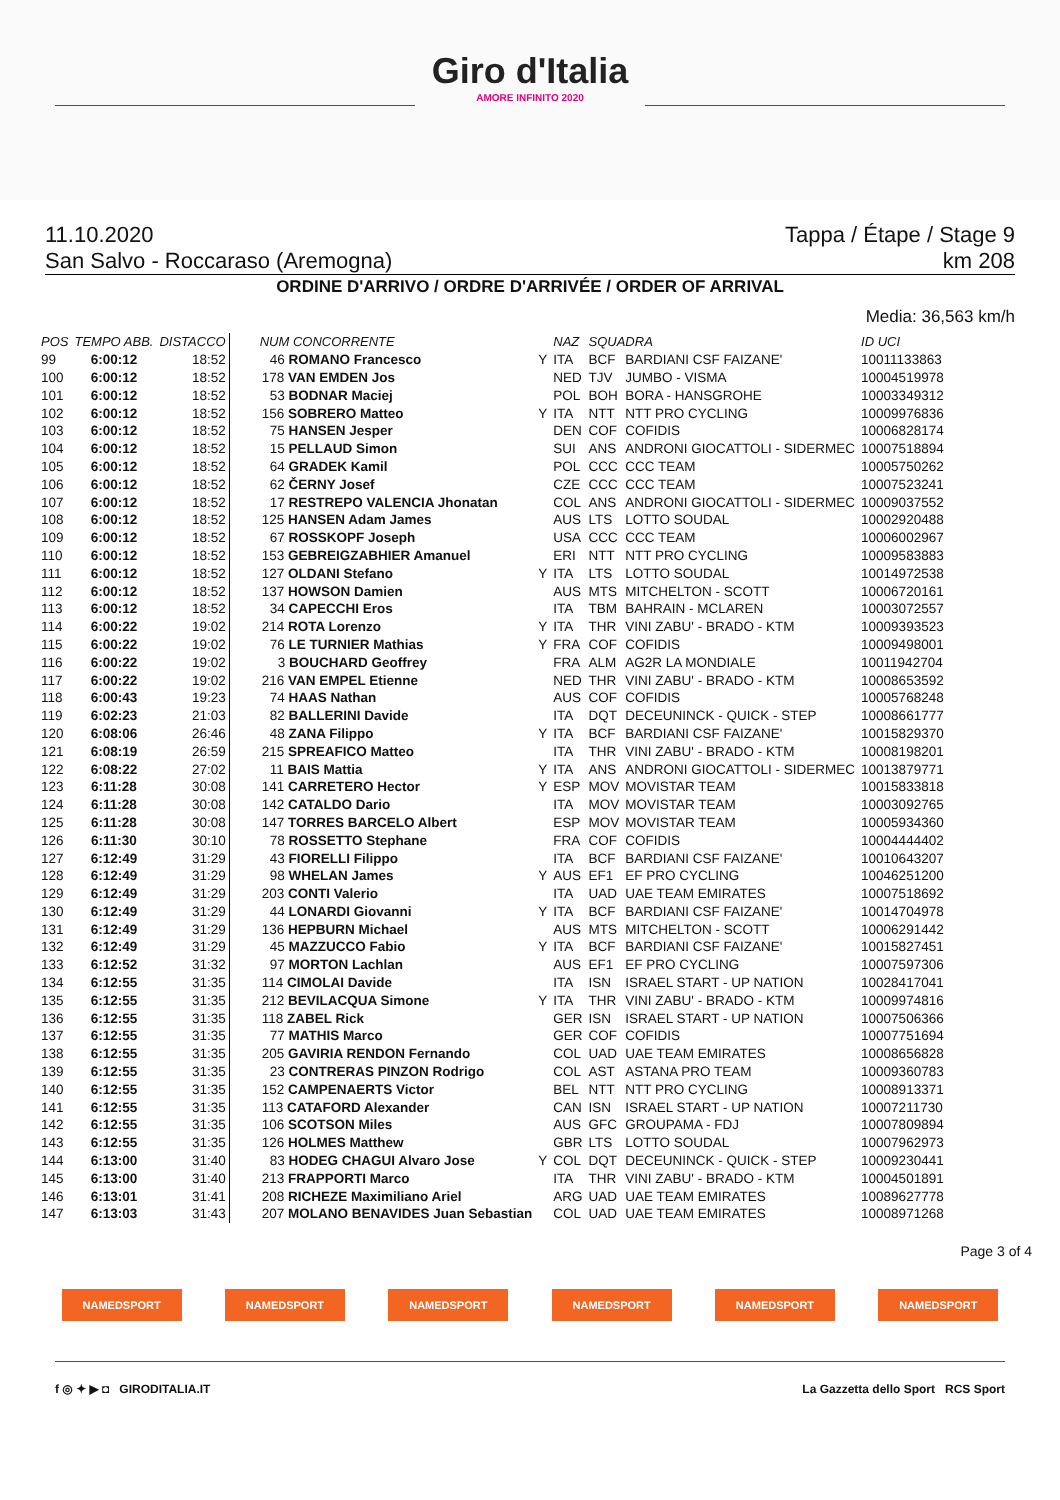Giro d'Italia
AMORE INFINITO 2020
11.10.2020 Tappa / Étape / Stage 9
San Salvo - Roccaraso (Aremogna) km 208
ORDINE D'ARRIVO / ORDRE D'ARRIVÉE / ORDER OF ARRIVAL
Media: 36,563 km/h
| POS | TEMPO ABB. | DISTACCO | NUM CONCORRENTE | | NAZ | SQUADRA | | ID UCI |
| --- | --- | --- | --- | --- | --- | --- | --- | --- |
| 99 | 6:00:12 | 18:52 | 46 ROMANO Francesco | Y | ITA | BCF | BARDIANI CSF FAIZANE' | 10011133863 |
| 100 | 6:00:12 | 18:52 | 178 VAN EMDEN Jos | | NED | TJV | JUMBO - VISMA | 10004519978 |
| 101 | 6:00:12 | 18:52 | 53 BODNAR Maciej | | POL | BOH | BORA - HANSGROHE | 10003349312 |
| 102 | 6:00:12 | 18:52 | 156 SOBRERO Matteo | Y | ITA | NTT | NTT PRO CYCLING | 10009976836 |
| 103 | 6:00:12 | 18:52 | 75 HANSEN Jesper | | DEN | COF | COFIDIS | 10006828174 |
| 104 | 6:00:12 | 18:52 | 15 PELLAUD Simon | | SUI | ANS | ANDRONI GIOCATTOLI - SIDERMEC | 10007518894 |
| 105 | 6:00:12 | 18:52 | 64 GRADEK Kamil | | POL | CCC | CCC TEAM | 10005750262 |
| 106 | 6:00:12 | 18:52 | 62 ČERNY Josef | | CZE | CCC | CCC TEAM | 10007523241 |
| 107 | 6:00:12 | 18:52 | 17 RESTREPO VALENCIA Jhonatan | | COL | ANS | ANDRONI GIOCATTOLI - SIDERMEC | 10009037552 |
| 108 | 6:00:12 | 18:52 | 125 HANSEN Adam James | | AUS | LTS | LOTTO SOUDAL | 10002920488 |
| 109 | 6:00:12 | 18:52 | 67 ROSSKOPF Joseph | | USA | CCC | CCC TEAM | 10006002967 |
| 110 | 6:00:12 | 18:52 | 153 GEBREIGZABHIER Amanuel | | ERI | NTT | NTT PRO CYCLING | 10009583883 |
| 111 | 6:00:12 | 18:52 | 127 OLDANI Stefano | Y | ITA | LTS | LOTTO SOUDAL | 10014972538 |
| 112 | 6:00:12 | 18:52 | 137 HOWSON Damien | | AUS | MTS | MITCHELTON - SCOTT | 10006720161 |
| 113 | 6:00:12 | 18:52 | 34 CAPECCHI Eros | | ITA | TBM | BAHRAIN - MCLAREN | 10003072557 |
| 114 | 6:00:22 | 19:02 | 214 ROTA Lorenzo | Y | ITA | THR | VINI ZABU' - BRADO - KTM | 10009393523 |
| 115 | 6:00:22 | 19:02 | 76 LE TURNIER Mathias | Y | FRA | COF | COFIDIS | 10009498001 |
| 116 | 6:00:22 | 19:02 | 3 BOUCHARD Geoffrey | | FRA | ALM | AG2R LA MONDIALE | 10011942704 |
| 117 | 6:00:22 | 19:02 | 216 VAN EMPEL Etienne | | NED | THR | VINI ZABU' - BRADO - KTM | 10008653592 |
| 118 | 6:00:43 | 19:23 | 74 HAAS Nathan | | AUS | COF | COFIDIS | 10005768248 |
| 119 | 6:02:23 | 21:03 | 82 BALLERINI Davide | | ITA | DQT | DECEUNINCK - QUICK - STEP | 10008661777 |
| 120 | 6:08:06 | 26:46 | 48 ZANA Filippo | Y | ITA | BCF | BARDIANI CSF FAIZANE' | 10015829370 |
| 121 | 6:08:19 | 26:59 | 215 SPREAFICO Matteo | | ITA | THR | VINI ZABU' - BRADO - KTM | 10008198201 |
| 122 | 6:08:22 | 27:02 | 11 BAIS Mattia | Y | ITA | ANS | ANDRONI GIOCATTOLI - SIDERMEC | 10013879771 |
| 123 | 6:11:28 | 30:08 | 141 CARRETERO Hector | Y | ESP | MOV | MOVISTAR TEAM | 10015833818 |
| 124 | 6:11:28 | 30:08 | 142 CATALDO Dario | | ITA | MOV | MOVISTAR TEAM | 10003092765 |
| 125 | 6:11:28 | 30:08 | 147 TORRES BARCELO Albert | | ESP | MOV | MOVISTAR TEAM | 10005934360 |
| 126 | 6:11:30 | 30:10 | 78 ROSSETTO Stephane | | FRA | COF | COFIDIS | 10004444402 |
| 127 | 6:12:49 | 31:29 | 43 FIORELLI Filippo | | ITA | BCF | BARDIANI CSF FAIZANE' | 10010643207 |
| 128 | 6:12:49 | 31:29 | 98 WHELAN James | Y | AUS | EF1 | EF PRO CYCLING | 10046251200 |
| 129 | 6:12:49 | 31:29 | 203 CONTI Valerio | | ITA | UAD | UAE TEAM EMIRATES | 10007518692 |
| 130 | 6:12:49 | 31:29 | 44 LONARDI Giovanni | Y | ITA | BCF | BARDIANI CSF FAIZANE' | 10014704978 |
| 131 | 6:12:49 | 31:29 | 136 HEPBURN Michael | | AUS | MTS | MITCHELTON - SCOTT | 10006291442 |
| 132 | 6:12:49 | 31:29 | 45 MAZZUCCO Fabio | Y | ITA | BCF | BARDIANI CSF FAIZANE' | 10015827451 |
| 133 | 6:12:52 | 31:32 | 97 MORTON Lachlan | | AUS | EF1 | EF PRO CYCLING | 10007597306 |
| 134 | 6:12:55 | 31:35 | 114 CIMOLAI Davide | | ITA | ISN | ISRAEL START - UP NATION | 10028417041 |
| 135 | 6:12:55 | 31:35 | 212 BEVILACQUA Simone | Y | ITA | THR | VINI ZABU' - BRADO - KTM | 10009974816 |
| 136 | 6:12:55 | 31:35 | 118 ZABEL Rick | | GER | ISN | ISRAEL START - UP NATION | 10007506366 |
| 137 | 6:12:55 | 31:35 | 77 MATHIS Marco | | GER | COF | COFIDIS | 10007751694 |
| 138 | 6:12:55 | 31:35 | 205 GAVIRIA RENDON Fernando | | COL | UAD | UAE TEAM EMIRATES | 10008656828 |
| 139 | 6:12:55 | 31:35 | 23 CONTRERAS PINZON Rodrigo | | COL | AST | ASTANA PRO TEAM | 10009360783 |
| 140 | 6:12:55 | 31:35 | 152 CAMPENAERTS Victor | | BEL | NTT | NTT PRO CYCLING | 10008913371 |
| 141 | 6:12:55 | 31:35 | 113 CATAFORD Alexander | | CAN | ISN | ISRAEL START - UP NATION | 10007211730 |
| 142 | 6:12:55 | 31:35 | 106 SCOTSON Miles | | AUS | GFC | GROUPAMA - FDJ | 10007809894 |
| 143 | 6:12:55 | 31:35 | 126 HOLMES Matthew | | GBR | LTS | LOTTO SOUDAL | 10007962973 |
| 144 | 6:13:00 | 31:40 | 83 HODEG CHAGUI Alvaro Jose | Y | COL | DQT | DECEUNINCK - QUICK - STEP | 10009230441 |
| 145 | 6:13:00 | 31:40 | 213 FRAPPORTI Marco | | ITA | THR | VINI ZABU' - BRADO - KTM | 10004501891 |
| 146 | 6:13:01 | 31:41 | 208 RICHEZE Maximiliano Ariel | | ARG | UAD | UAE TEAM EMIRATES | 10089627778 |
| 147 | 6:13:03 | 31:43 | 207 MOLANO BENAVIDES Juan Sebastian | | COL | UAD | UAE TEAM EMIRATES | 10008971268 |
Page 3 of 4
NAMEDSPORT NAMEDSPORT NAMEDSPORT NAMEDSPORT NAMEDSPORT NAMEDSPORT
f ◎ ✦ ▶ ◘ GIRODITALIA.IT La Gazzetta dello Sport RCS Sport